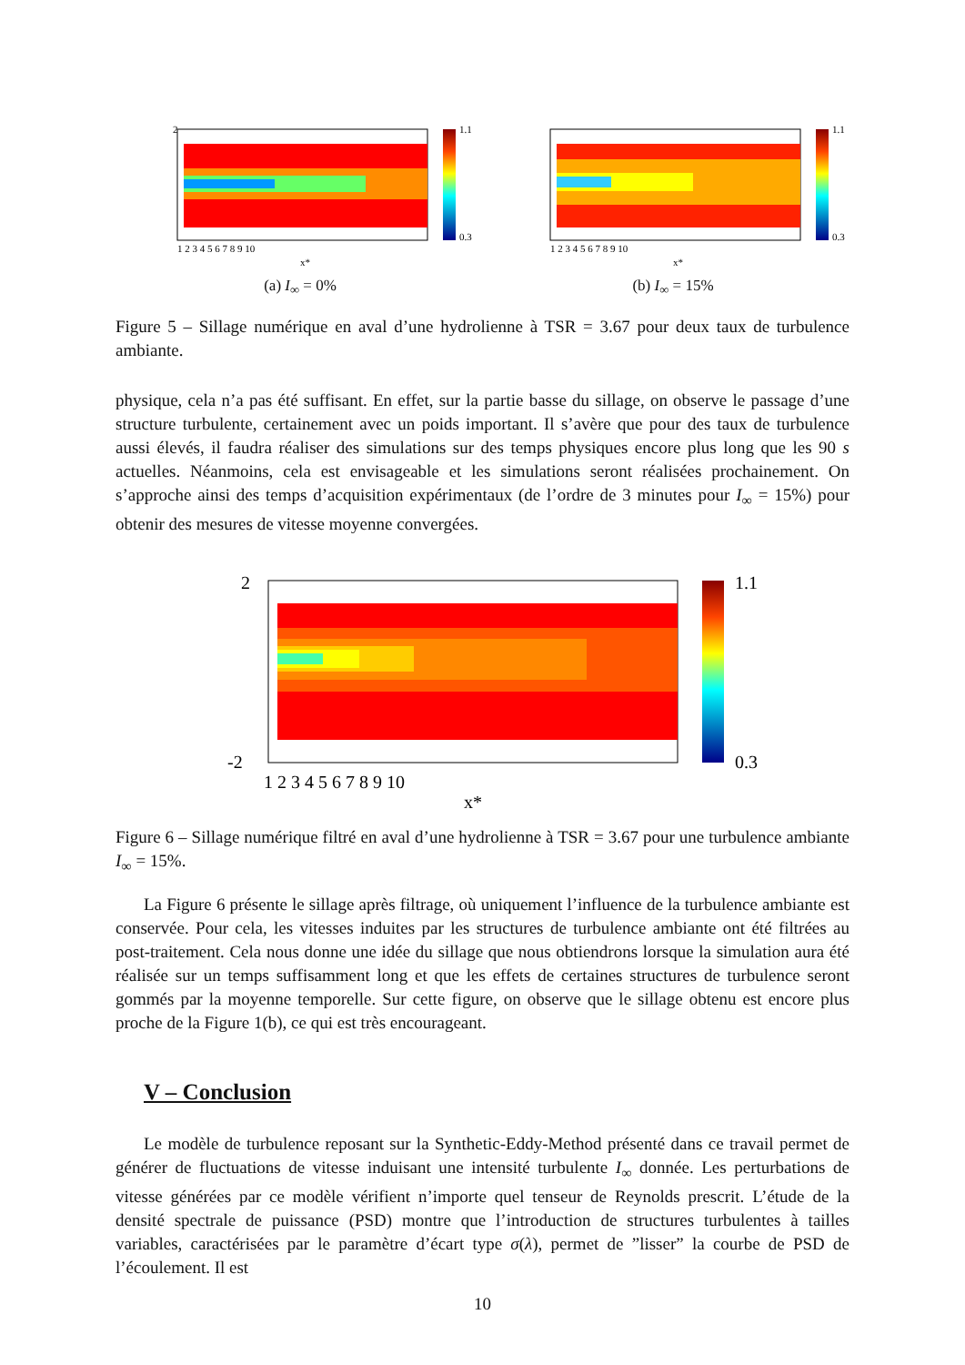2
1.1
0.3
1 2 3 4 5 6 7 8 9 10
x*
(a) I<sub>∞</sub> = 0%
1.1
0.3
1 2 3 4 5 6 7 8 9 10
x*
(b) I<sub>∞</sub> = 15%
Figure 5 – Sillage numérique en aval d’une hydrolienne à TSR = 3.67 pour deux taux de turbulence ambiante.
physique, cela n’a pas été suffisant. En effet, sur la partie basse du sillage, on observe le passage d’une structure turbulente, certainement avec un poids important. Il s’avère que pour des taux de turbulence aussi élevés, il faudra réaliser des simulations sur des temps physiques encore plus long que les 90 s actuelles. Néanmoins, cela est envisageable et les simulations seront réalisées prochainement. On s’approche ainsi des temps d’acquisition expérimentaux (de l’ordre de 3 minutes pour I<sub>∞</sub> = 15%) pour obtenir des mesures de vitesse moyenne convergées.
2
-2
1.1
0.3
1 2 3 4 5 6 7 8 9 10
x*
Figure 6 – Sillage numérique filtré en aval d’une hydrolienne à TSR = 3.67 pour une turbulence ambiante I<sub>∞</sub> = 15%.
La Figure 6 présente le sillage après filtrage, où uniquement l’influence de la turbulence ambiante est conservée. Pour cela, les vitesses induites par les structures de turbulence ambiante ont été filtrées au post-traitement. Cela nous donne une idée du sillage que nous obtiendrons lorsque la simulation aura été réalisée sur un temps suffisamment long et que les effets de certaines structures de turbulence seront gommés par la moyenne temporelle. Sur cette figure, on observe que le sillage obtenu est encore plus proche de la Figure 1(b), ce qui est très encourageant.
V – Conclusion
Le modèle de turbulence reposant sur la Synthetic-Eddy-Method présenté dans ce travail permet de générer de fluctuations de vitesse induisant une intensité turbulente I<sub>∞</sub> donnée. Les perturbations de vitesse générées par ce modèle vérifient n’importe quel tenseur de Reynolds prescrit. L’étude de la densité spectrale de puissance (PSD) montre que l’introduction de structures turbulentes à tailles variables, caractérisées par le paramètre d’écart type σ(λ), permet de ”lisser” la courbe de PSD de l’écoulement. Il est
10